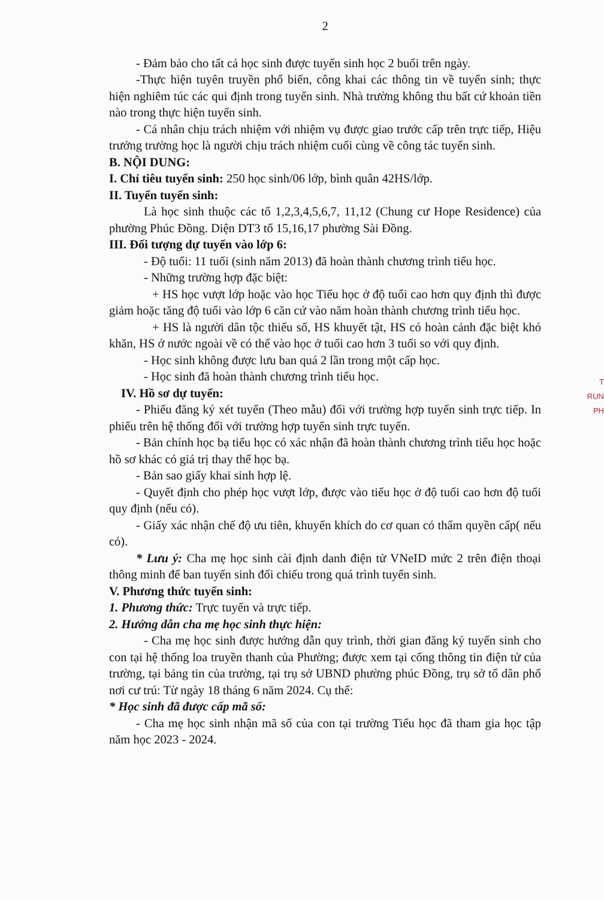2
- Đảm bảo cho tất cả học sinh được tuyển sinh học 2 buổi trên ngày.
-Thực hiện tuyên truyền phổ biến, công khai các thông tin về tuyển sinh; thực hiện nghiêm túc các qui định trong tuyển sinh. Nhà trường không thu bất cứ khoản tiền nào trong thực hiện tuyển sinh.
- Cá nhân chịu trách nhiệm với nhiệm vụ được giao trước cấp trên trực tiếp, Hiệu trưởng trường học là người chịu trách nhiệm cuối cùng về công tác tuyển sinh.
B. NỘI DUNG:
I. Chỉ tiêu tuyển sinh: 250 học sinh/06 lớp, bình quân 42HS/lớp.
II. Tuyển tuyển sinh:
Là học sinh thuộc các tổ 1,2,3,4,5,6,7, 11,12 (Chung cư Hope Residence) của phường Phúc Đồng. Diện DT3 tổ 15,16,17 phường Sài Đồng.
III. Đối tượng dự tuyển vào lớp 6:
- Độ tuổi: 11 tuổi (sinh năm 2013) đã hoàn thành chương trình tiểu học.
- Những trường hợp đặc biệt:
+ HS học vượt lớp hoặc vào học Tiểu học ở độ tuổi cao hơn quy định thì được giảm hoặc tăng độ tuổi vào lớp 6 căn cứ vào năm hoàn thành chương trình tiểu học.
+ HS là người dân tộc thiểu số, HS khuyết tật, HS có hoàn cảnh đặc biệt khó khăn, HS ở nước ngoài về có thể vào học ở tuổi cao hơn 3 tuổi so với quy định.
- Học sinh không được lưu ban quá 2 lần trong một cấp học.
- Học sinh đã hoàn thành chương trình tiểu học.
IV. Hồ sơ dự tuyển:
- Phiếu đăng ký xét tuyển (Theo mẫu) đối với trường hợp tuyển sinh trực tiếp. In phiếu trên hệ thống đối với trường hợp tuyển sinh trực tuyến.
- Bản chính học bạ tiểu học có xác nhận đã hoàn thành chương trình tiểu học hoặc hồ sơ khác có giá trị thay thế học bạ.
- Bản sao giấy khai sinh hợp lệ.
- Quyết định cho phép học vượt lớp, được vào tiểu học ở độ tuổi cao hơn độ tuổi quy định (nếu có).
- Giấy xác nhận chế độ ưu tiên, khuyến khích do cơ quan có thẩm quyền cấp( nếu có).
* Lưu ý: Cha mẹ học sinh cài định danh điện tử VNeID mức 2 trên điện thoại thông minh để ban tuyển sinh đối chiếu trong quá trình tuyển sinh.
V. Phương thức tuyển sinh:
1. Phương thức: Trực tuyến và trực tiếp.
2. Hướng dẫn cha mẹ học sinh thực hiện:
- Cha mẹ học sinh được hướng dẫn quy trình, thời gian đăng ký tuyển sinh cho con tại hệ thống loa truyền thanh của Phường; được xem tại cổng thông tin điện tử của trường, tại bảng tin của trường, tại trụ sở UBND phường phúc Đồng, trụ sở tổ dân phố nơi cư trú: Từ ngày 18 tháng 6 năm 2024. Cụ thể:
* Học sinh đã được cấp mã số:
- Cha mẹ học sinh nhận mã số của con tại trường Tiểu học đã tham gia học tập năm học 2023 - 2024.
T
RUN
PH